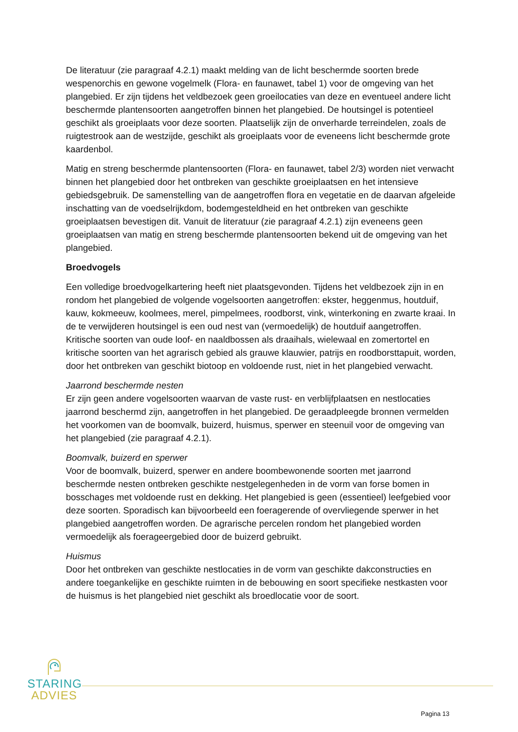De literatuur (zie paragraaf 4.2.1) maakt melding van de licht beschermde soorten brede wespenorchis en gewone vogelmelk (Flora- en faunawet, tabel 1) voor de omgeving van het plangebied. Er zijn tijdens het veldbezoek geen groeilocaties van deze en eventueel andere licht beschermde plantensoorten aangetroffen binnen het plangebied. De houtsingel is potentieel geschikt als groeiplaats voor deze soorten. Plaatselijk zijn de onverharde terreindelen, zoals de ruigtestrook aan de westzijde, geschikt als groeiplaats voor de eveneens licht beschermde grote kaardenbol.
Matig en streng beschermde plantensoorten (Flora- en faunawet, tabel 2/3) worden niet verwacht binnen het plangebied door het ontbreken van geschikte groeiplaatsen en het intensieve gebiedsgebruik. De samenstelling van de aangetroffen flora en vegetatie en de daarvan afgeleide inschatting van de voedselrijkdom, bodemgesteldheid en het ontbreken van geschikte groeiplaatsen bevestigen dit. Vanuit de literatuur (zie paragraaf 4.2.1) zijn eveneens geen groeiplaatsen van matig en streng beschermde plantensoorten bekend uit de omgeving van het plangebied.
Broedvogels
Een volledige broedvogelkartering heeft niet plaatsgevonden. Tijdens het veldbezoek zijn in en rondom het plangebied de volgende vogelsoorten aangetroffen: ekster, heggenmus, houtduif, kauw, kokmeeuw, koolmees, merel, pimpelmees, roodborst, vink, winterkoning en zwarte kraai. In de te verwijderen houtsingel is een oud nest van (vermoedelijk) de houtduif aangetroffen. Kritische soorten van oude loof- en naaldbossen als draaihals, wielewaal en zomertortel en kritische soorten van het agrarisch gebied als grauwe klauwier, patrijs en roodborsttapuit, worden, door het ontbreken van geschikt biotoop en voldoende rust, niet in het plangebied verwacht.
Jaarrond beschermde nesten
Er zijn geen andere vogelsoorten waarvan de vaste rust- en verblijfplaatsen en nestlocaties jaarrond beschermd zijn, aangetroffen in het plangebied. De geraadpleegde bronnen vermelden het voorkomen van de boomvalk, buizerd, huismus, sperwer en steenuil voor de omgeving van het plangebied (zie paragraaf 4.2.1).
Boomvalk, buizerd en sperwer
Voor de boomvalk, buizerd, sperwer en andere boombewonende soorten met jaarrond beschermde nesten ontbreken geschikte nestgelegenheden in de vorm van forse bomen in bosschages met voldoende rust en dekking. Het plangebied is geen (essentieel) leefgebied voor deze soorten. Sporadisch kan bijvoorbeeld een foeragerende of overvliegende sperwer in het plangebied aangetroffen worden. De agrarische percelen rondom het plangebied worden vermoedelijk als foerageergebied door de buizerd gebruikt.
Huismus
Door het ontbreken van geschikte nestlocaties in de vorm van geschikte dakconstructies en andere toegankelijke en geschikte ruimten in de bebouwing en soort specifieke nestkasten voor de huismus is het plangebied niet geschikt als broedlocatie voor de soort.
STARING
ADVIES
Pagina 13